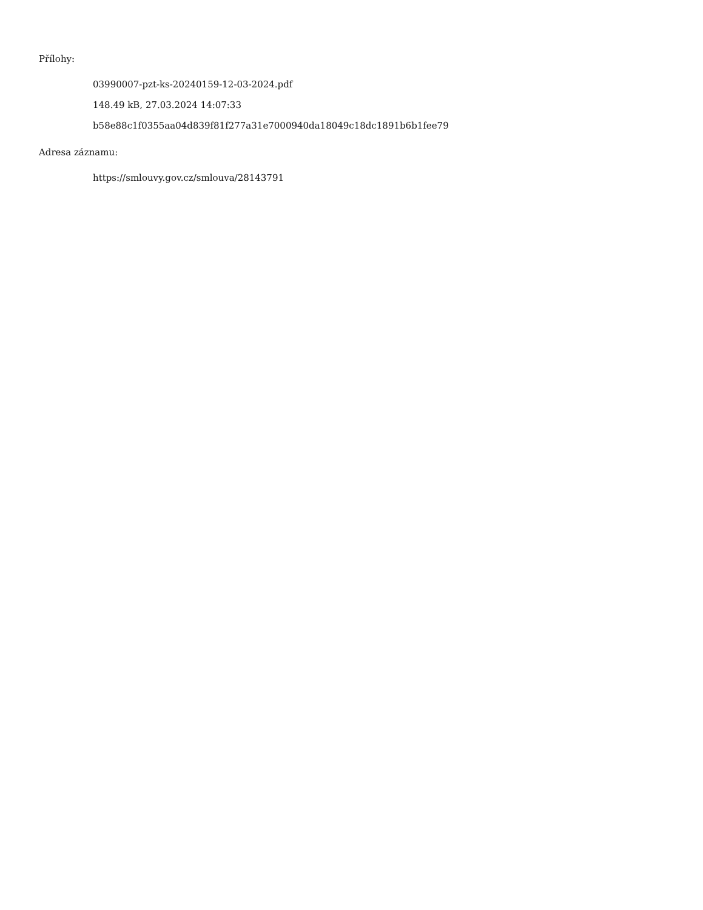Přílohy:
03990007-pzt-ks-20240159-12-03-2024.pdf
148.49 kB, 27.03.2024 14:07:33
b58e88c1f0355aa04d839f81f277a31e7000940da18049c18dc1891b6b1fee79
Adresa záznamu:
https://smlouvy.gov.cz/smlouva/28143791